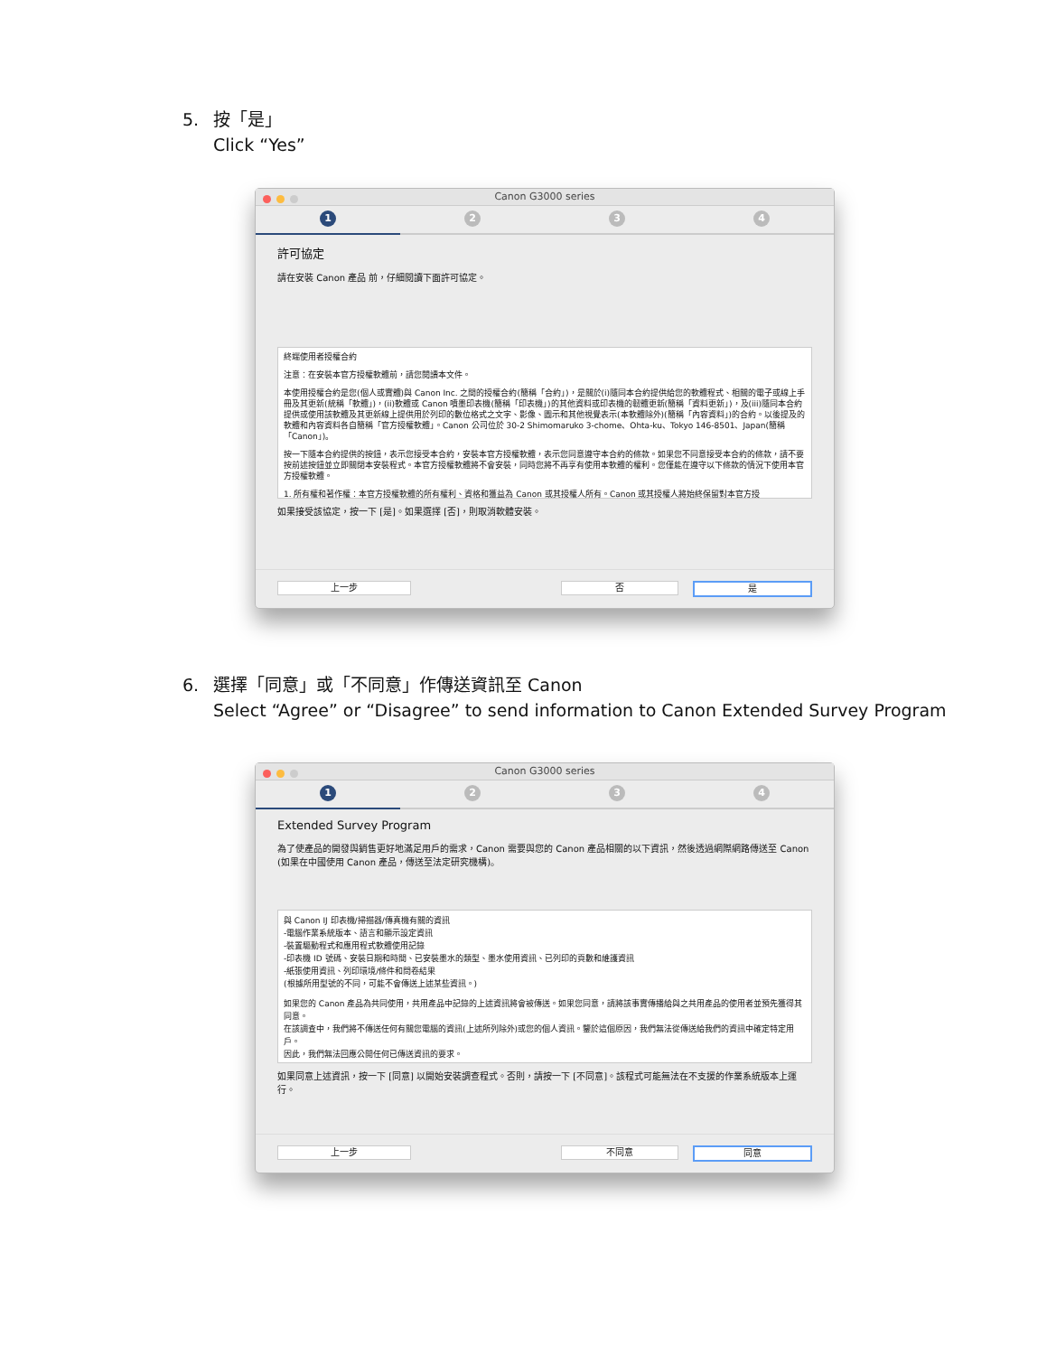5. 按「是」
Click “Yes”
Canon G3000 series
1 2 3 4
許可協定
請在安裝 Canon 產品 前，仔細閱讀下面許可協定。
終端使用者授權合約
注意：在安裝本官方授權軟體前，請您閱讀本文件。
本使用授權合約是您(個人或實體)與 Canon Inc. 之間的授權合約(簡稱「合約」)，是關於(i)隨同本合約提供給您的軟體程式、相關的電子或線上手冊及其更新(統稱「軟體」)，(ii)軟體或 Canon 噴墨印表機(簡稱「印表機」)的其他資料或印表機的韌體更新(簡稱「資料更新」)，及(iii)隨同本合約提供或使用該軟體及其更新線上提供用於列印的數位格式之文字、影像、圖示和其他視覺表示(本軟體除外)(簡稱「內容資料」)的合約。以後提及的軟體和內容資料各自簡稱「官方授權軟體」。Canon 公司位於 30-2 Shimomaruko 3-chome、Ohta-ku、Tokyo 146-8501、Japan(簡稱「Canon」)。
按一下隨本合約提供的按鈕，表示您接受本合約，安裝本官方授權軟體，表示您同意遵守本合約的條款。如果您不同意接受本合約的條款，請不要按前述按鈕並立即關閉本安裝程式。本官方授權軟體將不會安裝，同時您將不再享有使用本軟體的權利。您僅能在遵守以下條款的情況下使用本官方授權軟體。
1. 所有權和著作權：本官方授權軟體的所有權利、資格和獲益為 Canon 或其授權人所有。Canon 或其授權人將始終保留對本官方授
如果接受該協定，按一下 [是]。如果選擇 [否]，則取消軟體安裝。
上一步 否 是
6. 選擇「同意」或「不同意」作傳送資訊至 Canon
Select “Agree” or “Disagree” to send information to Canon Extended Survey Program
Canon G3000 series
1 2 3 4
Extended Survey Program
為了使產品的開發與銷售更好地滿足用戶的需求，Canon 需要與您的 Canon 產品相關的以下資訊，然後透過網際網路傳送至 Canon (如果在中國使用 Canon 產品，傳送至法定研究機構)。
與 Canon IJ 印表機/掃描器/傳真機有關的資訊
-電腦作業系統版本、語言和顯示設定資訊
-裝置驅動程式和應用程式軟體使用記錄
-印表機 ID 號碼、安裝日期和時間、已安裝墨水的類型、墨水使用資訊、已列印的頁數和維護資訊
-紙張使用資訊、列印環境/條件和問卷結果
(根據所用型號的不同，可能不會傳送上述某些資訊。)
如果您的 Canon 產品為共同使用，共用產品中記錄的上述資訊將會被傳送。如果您同意，請將該事實傳播給與之共用產品的使用者並預先獲得其同意。
在該調查中，我們將不傳送任何有關您電腦的資訊(上述所列除外)或您的個人資訊。鑒於這個原因，我們無法從傳送給我們的資訊中確定特定用戶。
因此，我們無法回應公開任何已傳送資訊的要求。
如果同意上述資訊，按一下 [同意] 以開始安裝調查程式。否則，請按一下 [不同意]。該程式可能無法在不支援的作業系統版本上運行。
上一步 不同意 同意